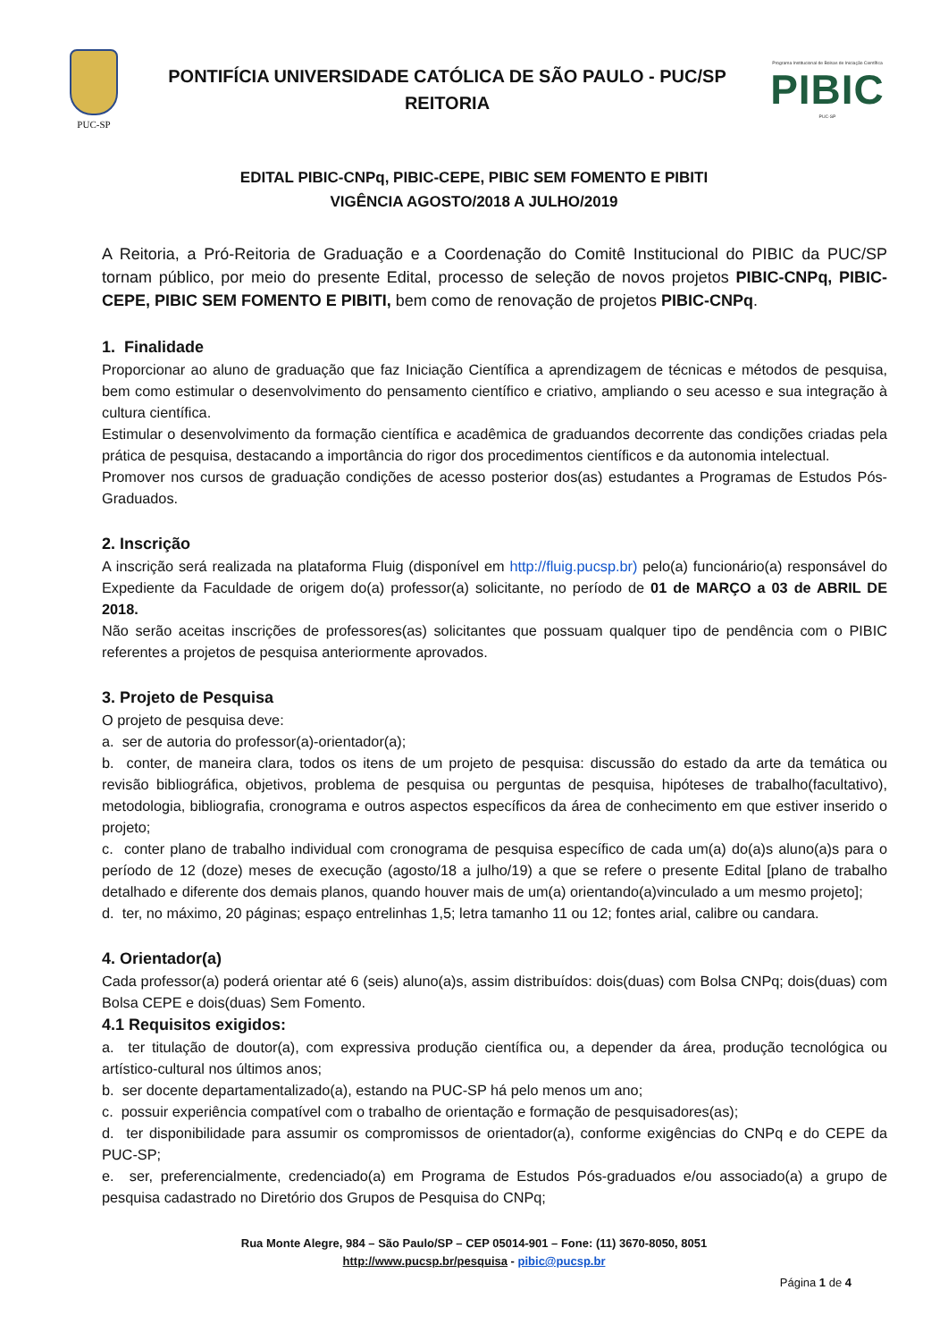PUC-SP
PONTIFÍCIA UNIVERSIDADE CATÓLICA DE SÃO PAULO - PUC/SP
REITORIA
Programa Institucional de Bolsas de Iniciação Científica
PIBIC
PUC-SP
EDITAL PIBIC-CNPq, PIBIC-CEPE, PIBIC SEM FOMENTO E PIBITI
VIGÊNCIA AGOSTO/2018 A JULHO/2019
A Reitoria, a Pró-Reitoria de Graduação e a Coordenação do Comitê Institucional do PIBIC da PUC/SP tornam público, por meio do presente Edital, processo de seleção de novos projetos PIBIC-CNPq, PIBIC-CEPE, PIBIC SEM FOMENTO E PIBITI, bem como de renovação de projetos PIBIC-CNPq.
1. Finalidade
Proporcionar ao aluno de graduação que faz Iniciação Científica a aprendizagem de técnicas e métodos de pesquisa, bem como estimular o desenvolvimento do pensamento científico e criativo, ampliando o seu acesso e sua integração à cultura científica.
Estimular o desenvolvimento da formação científica e acadêmica de graduandos decorrente das condições criadas pela prática de pesquisa, destacando a importância do rigor dos procedimentos científicos e da autonomia intelectual.
Promover nos cursos de graduação condições de acesso posterior dos(as) estudantes a Programas de Estudos Pós-Graduados.
2. Inscrição
A inscrição será realizada na plataforma Fluig (disponível em http://fluig.pucsp.br) pelo(a) funcionário(a) responsável do Expediente da Faculdade de origem do(a) professor(a) solicitante, no período de 01 de MARÇO a 03 de ABRIL DE 2018.
Não serão aceitas inscrições de professores(as) solicitantes que possuam qualquer tipo de pendência com o PIBIC referentes a projetos de pesquisa anteriormente aprovados.
3. Projeto de Pesquisa
O projeto de pesquisa deve:
a. ser de autoria do professor(a)-orientador(a);
b. conter, de maneira clara, todos os itens de um projeto de pesquisa: discussão do estado da arte da temática ou revisão bibliográfica, objetivos, problema de pesquisa ou perguntas de pesquisa, hipóteses de trabalho(facultativo), metodologia, bibliografia, cronograma e outros aspectos específicos da área de conhecimento em que estiver inserido o projeto;
c. conter plano de trabalho individual com cronograma de pesquisa específico de cada um(a) do(a)s aluno(a)s para o período de 12 (doze) meses de execução (agosto/18 a julho/19) a que se refere o presente Edital [plano de trabalho detalhado e diferente dos demais planos, quando houver mais de um(a) orientando(a)vinculado a um mesmo projeto];
d. ter, no máximo, 20 páginas; espaço entrelinhas 1,5; letra tamanho 11 ou 12; fontes arial, calibre ou candara.
4. Orientador(a)
Cada professor(a) poderá orientar até 6 (seis) aluno(a)s, assim distribuídos: dois(duas) com Bolsa CNPq; dois(duas) com Bolsa CEPE e dois(duas) Sem Fomento.
4.1 Requisitos exigidos:
a. ter titulação de doutor(a), com expressiva produção científica ou, a depender da área, produção tecnológica ou artístico-cultural nos últimos anos;
b. ser docente departamentalizado(a), estando na PUC-SP há pelo menos um ano;
c. possuir experiência compatível com o trabalho de orientação e formação de pesquisadores(as);
d. ter disponibilidade para assumir os compromissos de orientador(a), conforme exigências do CNPq e do CEPE da PUC-SP;
e. ser, preferencialmente, credenciado(a) em Programa de Estudos Pós-graduados e/ou associado(a) a grupo de pesquisa cadastrado no Diretório dos Grupos de Pesquisa do CNPq;
Rua Monte Alegre, 984 – São Paulo/SP – CEP 05014-901 – Fone: (11) 3670-8050, 8051
http://www.pucsp.br/pesquisa - pibic@pucsp.br
Página 1 de 4